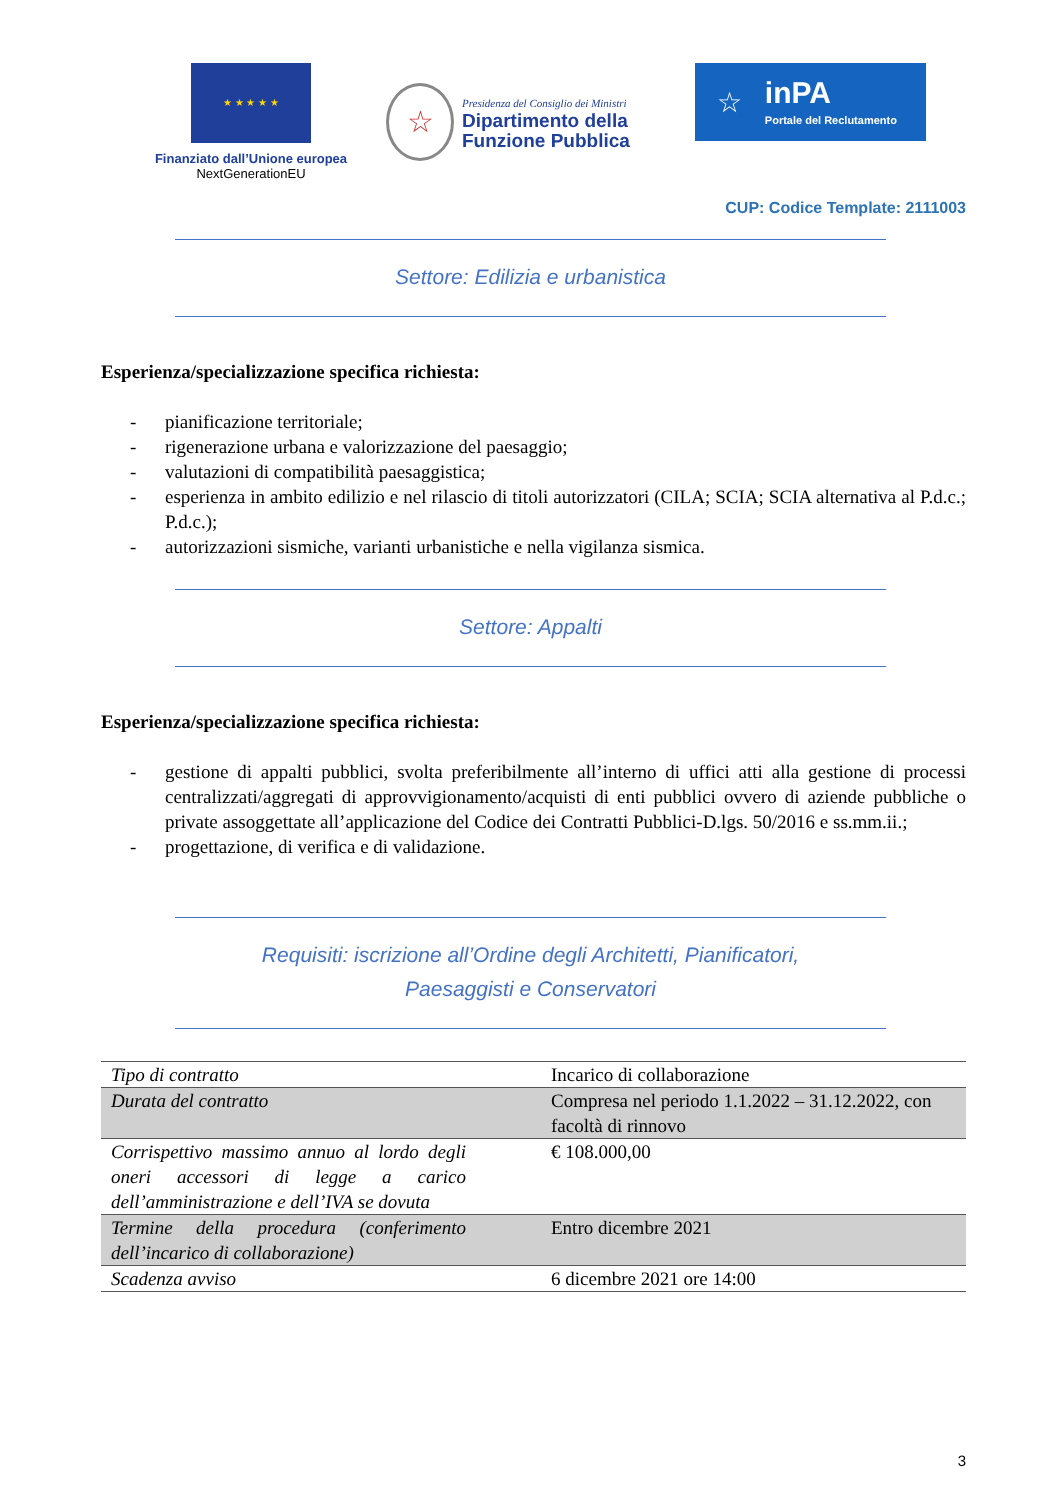★ ★ ★ ★ ★
Finanziato dall’Unione europea
NextGenerationEU
☆
Presidenza del Consiglio dei Ministri
Dipartimento della
Funzione Pubblica
☆ inPA
Portale del Reclutamento
CUP: Codice Template: 2111003
Settore: Edilizia e urbanistica
Esperienza/specializzazione specifica richiesta:
- pianificazione territoriale;
- rigenerazione urbana e valorizzazione del paesaggio;
- valutazioni di compatibilità paesaggistica;
- esperienza in ambito edilizio e nel rilascio di titoli autorizzatori (CILA; SCIA; SCIA alternativa al P.d.c.; P.d.c.);
- autorizzazioni sismiche, varianti urbanistiche e nella vigilanza sismica.
Settore: Appalti
Esperienza/specializzazione specifica richiesta:
- gestione di appalti pubblici, svolta preferibilmente all’interno di uffici atti alla gestione di processi centralizzati/aggregati di approvvigionamento/acquisti di enti pubblici ovvero di aziende pubbliche o private assoggettate all’applicazione del Codice dei Contratti Pubblici-D.lgs. 50/2016 e ss.mm.ii.;
- progettazione, di verifica e di validazione.
Requisiti: iscrizione all’Ordine degli Architetti, Pianificatori,
Paesaggisti e Conservatori
| Tipo di contratto | Incarico di collaborazione |
| Durata del contratto | Compresa nel periodo 1.1.2022 – 31.12.2022, con facoltà di rinnovo |
| Corrispettivo massimo annuo al lordo degli oneri accessori di legge a carico dell’amministrazione e dell’IVA se dovuta | € 108.000,00 |
| Termine della procedura (conferimento dell’incarico di collaborazione) | Entro dicembre 2021 |
| Scadenza avviso | 6 dicembre 2021 ore 14:00 |
3